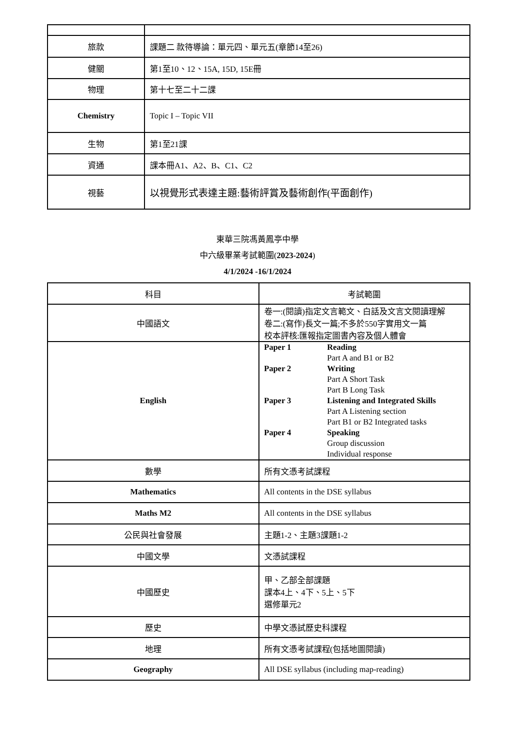| 旅款 | 課題二 款待導論：單元四、單元五(章節14至26) |
| 健關 | 第1至10、12、15A, 15D, 15E冊 |
| 物理 | 第十七至二十二課 |
| Chemistry | Topic I – Topic VII |
| 生物 | 第1至21課 |
| 資通 | 課本冊A1、A2、B、C1、C2 |
| 視藝 | 以視覺形式表達主題:藝術評賞及藝術創作(平面創作) |
東華三院馮黃鳳亭中學
中六級畢業考試範圍(2023-2024)
4/1/2024 -16/1/2024
| 科目 | 考試範圍 |
| 中國語文 | 卷一:(閱讀)指定文言範文、白話及文言文閱讀理解 卷二:(寫作)長文一篇;不多於550字實用文一篇 校本評核:匯報指定圖書內容及個人體會 |
| English | / Paper 1 / Reading / / / Part A and B1 or B2 / / Paper 2 / Writing / / / Part A Short Task / / / Part B Long Task / / Paper 3 / Listening and Integrated Skills / / / Part A Listening section / / / Part B1 or B2 Integrated tasks / / Paper 4 / Speaking / / / Group discussion / / / Individual response / |
| 數學 | 所有文憑考試課程 |
| Mathematics | All contents in the DSE syllabus |
| Maths M2 | All contents in the DSE syllabus |
| 公民與社會發展 | 主題1-2、主題3課題1-2 |
| 中國文學 | 文憑試課程 |
| 中國歷史 | 甲、乙部全部課題 課本4上、4下、5上、5下 選修單元2 |
| 歷史 | 中學文憑試歷史科課程 |
| 地理 | 所有文憑考試課程(包括地圖閱讀) |
| Geography | All DSE syllabus (including map-reading) |